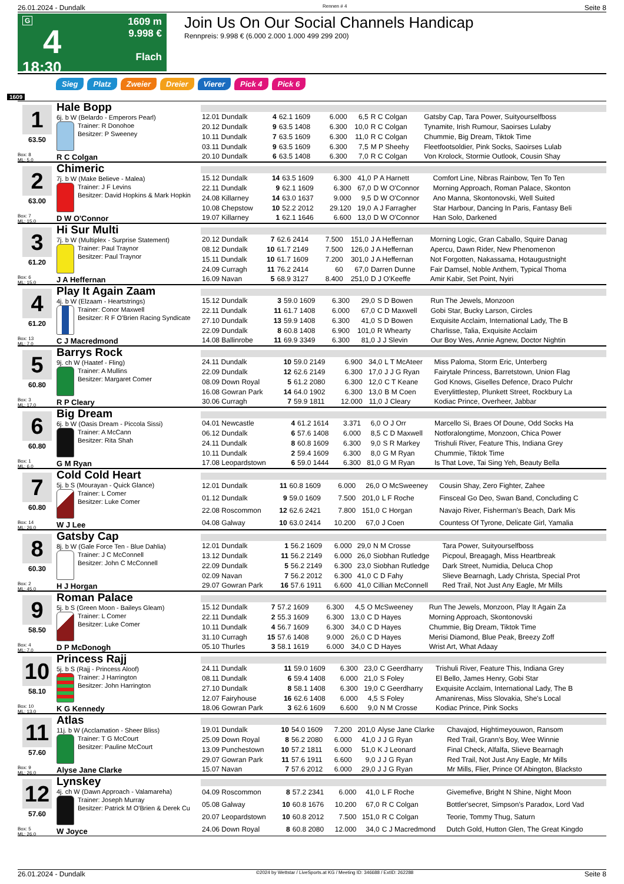26.01.2024 - Dundalk Rennen # 4 Seite 8
G
4
18:30
1609 m
9.998 €
Flach
Join Us On Our Social Channels Handicap
Rennpreis: 9.998 € (6.000 2.000 1.000 499 299 200)
Sieg Platz Zweier Dreier Vierer Pick 4 Pick 6
1609
1
63.50
Box: 8
ML: 5,0
Hale Bopp
6j. b W (Belardo - Emperors Pearl)
Trainer: R Donohoe
Besitzer: P Sweeney
R C Colgan
| 12.01 Dundalk | 4 | 62.1 1609 | 6.000 | 6,5 | R C Colgan | Gatsby Cap, Tara Power, Suityourselfboss |
| 20.12 Dundalk | 9 | 63.5 1408 | 6.300 | 10,0 | R C Colgan | Tynamite, Irish Rumour, Saoirses Lulaby |
| 10.11 Dundalk | 7 | 63.5 1609 | 6.300 | 11,0 | R C Colgan | Chummie, Big Dream, Tiktok Time |
| 03.11 Dundalk | 9 | 63.5 1609 | 6.300 | 7,5 | M P Sheehy | Fleetfootsoldier, Pink Socks, Saoirses Lulab |
| 20.10 Dundalk | 6 | 63.5 1408 | 6.300 | 7,0 | R C Colgan | Von Krolock, Stormie Outlook, Cousin Shay |
2
63.00
Box: 7
ML: 15,0
Chimeric
7j. b W (Make Believe - Malea)
Trainer: J F Levins
Besitzer: David Hopkins & Mark Hopkin
D W O'Connor
| 15.12 Dundalk | 14 | 63.5 1609 | 6.300 | 41,0 | P A Harnett | Comfort Line, Nibras Rainbow, Ten To Ten |
| 22.11 Dundalk | 9 | 62.1 1609 | 6.300 | 67,0 | D W O'Connor | Morning Approach, Roman Palace, Skonton |
| 24.08 Killarney | 14 | 63.0 1637 | 9.000 | 9,5 | D W O'Connor | Ano Manna, Skontonovski, Well Suited |
| 10.08 Chepstow | 10 | 52.2 2012 | 29.120 | 19,0 | A J Farragher | Star Harbour, Dancing In Paris, Fantasy Beli |
| 19.07 Killarney | 1 | 62.1 1646 | 6.600 | 13,0 | D W O'Connor | Han Solo, Darkened |
3
61.20
Box: 6
ML: 15,0
Hi Sur Multi
7j. b W (Multiplex - Surprise Statement)
Trainer: Paul Traynor
Besitzer: Paul Traynor
J A Heffernan
| 20.12 Dundalk | 7 | 62.6 2414 | 7.500 | 151,0 | J A Heffernan | Morning Logic, Gran Caballo, Squire Danag |
| 08.12 Dundalk | 10 | 61.7 2149 | 7.500 | 126,0 | J A Heffernan | Apercu, Dawn Rider, New Phenomenon |
| 15.11 Dundalk | 10 | 61.7 1609 | 7.200 | 301,0 | J A Heffernan | Not Forgotten, Nakassama, Hotaugustnight |
| 24.09 Curragh | 11 | 76.2 2414 | 60 | 67,0 | Darren Dunne | Fair Damsel, Noble Anthem, Typical Thoma |
| 16.09 Navan | 5 | 68.9 3127 | 8.400 | 251,0 | D J O'Keeffe | Amir Kabir, Set Point, Nyiri |
4
61.20
Box: 13
ML: 7,0
Play It Again Zaam
4j. b W (Elzaam - Heartstrings)
Trainer: Conor Maxwell
Besitzer: R F O'Brien Racing Syndicate
C J Macredmond
| 15.12 Dundalk | 3 | 59.0 1609 | 6.300 | 29,0 | S D Bowen | Run The Jewels, Monzoon |
| 22.11 Dundalk | 11 | 61.7 1408 | 6.000 | 67,0 | C D Maxwell | Gobi Star, Bucky Larson, Circles |
| 27.10 Dundalk | 13 | 59.9 1408 | 6.300 | 41,0 | S D Bowen | Exquisite Acclaim, International Lady, The B |
| 22.09 Dundalk | 8 | 60.8 1408 | 6.900 | 101,0 | R Whearty | Charlisse, Talia, Exquisite Acclaim |
| 14.08 Ballinrobe | 11 | 69.9 3349 | 6.300 | 81,0 | J J Slevin | Our Boy Wes, Annie Agnew, Doctor Nightin |
5
60.80
Box: 3
ML: 17,0
Barrys Rock
9j. ch W (Haatef - Fling)
Trainer: A Mullins
Besitzer: Margaret Comer
R P Cleary
| 24.11 Dundalk | 10 | 59.0 2149 | 6.900 | 34,0 | L T McAteer | Miss Paloma, Storm Eric, Unterberg |
| 22.09 Dundalk | 12 | 62.6 2149 | 6.300 | 17,0 | J J G Ryan | Fairytale Princess, Barretstown, Union Flag |
| 08.09 Down Royal | 5 | 61.2 2080 | 6.300 | 12,0 | C T Keane | God Knows, Giselles Defence, Draco Pulchr |
| 16.08 Gowran Park | 14 | 64.0 1902 | 6.300 | 13,0 | B M Coen | Everylittlestep, Plunkett Street, Rockbury La |
| 30.06 Curragh | 7 | 59.9 1811 | 12.000 | 11,0 | J Cleary | Kodiac Prince, Overheer, Jabbar |
6
60.80
Box: 1
ML: 6,0
Big Dream
6j. b W (Oasis Dream - Piccola Sissi)
Trainer: A McCann
Besitzer: Rita Shah
G M Ryan
| 04.01 Newcastle | 4 | 61.2 1614 | 3.371 | 6,0 | O J Orr | Marcello Si, Braes Of Doune, Odd Socks Ha |
| 06.12 Dundalk | 6 | 57.6 1408 | 6.000 | 8,5 | C D Maxwell | Notforalongtime, Monzoon, Chica Power |
| 24.11 Dundalk | 8 | 60.8 1609 | 6.300 | 9,0 | S R Markey | Trishuli River, Feature This, Indiana Grey |
| 10.11 Dundalk | 2 | 59.4 1609 | 6.300 | 8,0 | G M Ryan | Chummie, Tiktok Time |
| 17.08 Leopardstown | 6 | 59.0 1444 | 6.300 | 81,0 | G M Ryan | Is That Love, Tai Sing Yeh, Beauty Bella |
7
60.80
Box: 14
ML: 26,0
Cold Cold Heart
5j. b S (Mourayan - Quick Glance)
Trainer: L Comer
Besitzer: Luke Comer
W J Lee
| 12.01 Dundalk | 11 | 60.8 1609 | 6.000 | 26,0 | O McSweeney | Cousin Shay, Zero Fighter, Zahee |
| 01.12 Dundalk | 9 | 59.0 1609 | 7.500 | 201,0 | L F Roche | Finsceal Go Deo, Swan Band, Concluding C |
| 22.08 Roscommon | 12 | 62.6 2421 | 7.800 | 151,0 | C Horgan | Navajo River, Fisherman's Beach, Dark Mis |
| 04.08 Galway | 10 | 63.0 2414 | 10.200 | 67,0 | J Coen | Countess Of Tyrone, Delicate Girl, Yamalia |
8
60.30
Box: 2
ML: 45,0
Gatsby Cap
8j. b W (Gale Force Ten - Blue Dahlia)
Trainer: J C McConnell
Besitzer: John C McConnell
H J Horgan
| 12.01 Dundalk | 1 | 56.2 1609 | 6.000 | 29,0 | N M Crosse | Tara Power, Suityourselfboss |
| 13.12 Dundalk | 11 | 56.2 2149 | 6.000 | 26,0 | Siobhan Rutledge | Picpoul, Breagagh, Miss Heartbreak |
| 22.09 Dundalk | 5 | 56.2 2149 | 6.300 | 23,0 | Siobhan Rutledge | Dark Street, Numidia, Deluca Chop |
| 02.09 Navan | 7 | 56.2 2012 | 6.300 | 41,0 | C D Fahy | Slieve Bearnagh, Lady Christa, Special Prot |
| 29.07 Gowran Park | 16 | 57.6 1911 | 6.600 | 41,0 | Cillian McConnell | Red Trail, Not Just Any Eagle, Mr Mills |
9
58.50
Box: 4
ML: 7,0
Roman Palace
5j. b S (Green Moon - Baileys Gleam)
Trainer: L Comer
Besitzer: Luke Comer
D P McDonogh
| 15.12 Dundalk | 7 | 57.2 1609 | 6.300 | 4,5 | O McSweeney | Run The Jewels, Monzoon, Play It Again Za |
| 22.11 Dundalk | 2 | 55.3 1609 | 6.300 | 13,0 | C D Hayes | Morning Approach, Skontonovski |
| 10.11 Dundalk | 4 | 56.7 1609 | 6.300 | 34,0 | C D Hayes | Chummie, Big Dream, Tiktok Time |
| 31.10 Curragh | 15 | 57.6 1408 | 9.000 | 26,0 | C D Hayes | Merisi Diamond, Blue Peak, Breezy Zoff |
| 05.10 Thurles | 3 | 58.1 1619 | 6.000 | 34,0 | C D Hayes | Wrist Art, What Adaay |
10
58.10
Box: 10
ML: 13,0
Princess Rajj
5j. b S (Rajj - Princess Aloof)
Trainer: J Harrington
Besitzer: John Harrington
K G Kennedy
| 24.11 Dundalk | 11 | 59.0 1609 | 6.300 | 23,0 | C Geerdharry | Trishuli River, Feature This, Indiana Grey |
| 08.11 Dundalk | 6 | 59.4 1408 | 6.000 | 21,0 | S Foley | El Bello, James Henry, Gobi Star |
| 27.10 Dundalk | 8 | 58.1 1408 | 6.300 | 19,0 | C Geerdharry | Exquisite Acclaim, International Lady, The B |
| 12.07 Fairyhouse | 16 | 62.6 1408 | 6.000 | 4,5 | S Foley | Amanirenas, Miss Slovakia, She's Local |
| 18.06 Gowran Park | 3 | 62.6 1609 | 6.600 | 9,0 | N M Crosse | Kodiac Prince, Pink Socks |
11
57.60
Box: 9
ML: 26,0
Atlas
11j. b W (Acclamation - Sheer Bliss)
Trainer: T G McCourt
Besitzer: Pauline McCourt
Alyse Jane Clarke
| 19.01 Dundalk | 10 | 54.0 1609 | 7.200 | 201,0 | Alyse Jane Clarke | Chavajod, Hightimeyouwon, Ransom |
| 25.09 Down Royal | 8 | 56.2 2080 | 6.000 | 41,0 | J J G Ryan | Red Trail, Grann's Boy, Wee Winnie |
| 13.09 Punchestown | 10 | 57.2 1811 | 6.000 | 51,0 | K J Leonard | Final Check, Alfalfa, Slieve Bearnagh |
| 29.07 Gowran Park | 11 | 57.6 1911 | 6.600 | 9,0 | J J G Ryan | Red Trail, Not Just Any Eagle, Mr Mills |
| 15.07 Navan | 7 | 57.6 2012 | 6.000 | 29,0 | J J G Ryan | Mr Mills, Flier, Prince Of Abington, Blacksto |
12
57.60
Box: 5
ML: 26,0
Lynskey
4j. ch W (Dawn Approach - Valamareha)
Trainer: Joseph Murray
Besitzer: Patrick M O'Brien & Derek Cu
W Joyce
| 04.09 Roscommon | 8 | 57.2 2341 | 6.000 | 41,0 | L F Roche | Givemefive, Bright N Shine, Night Moon |
| 05.08 Galway | 10 | 60.8 1676 | 10.200 | 67,0 | R C Colgan | Bottler'secret, Simpson's Paradox, Lord Vad |
| 20.07 Leopardstown | 10 | 60.8 2012 | 7.500 | 151,0 | R C Colgan | Teorie, Tommy Thug, Saturn |
| 24.06 Down Royal | 8 | 60.8 2080 | 12.000 | 34,0 | C J Macredmond | Dutch Gold, Hutton Glen, The Great Kingdo |
26.01.2024 - Dundalk ©2024 by Wettstar / LiveSports.at KG / Meeting ID: 346688 / ExtID: 262288 Seite 8